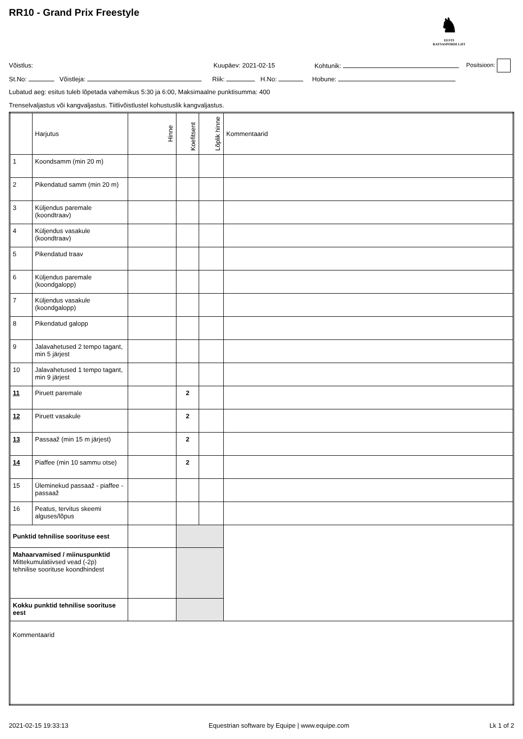RR10 - Grand Prix Freestyle
♞
EESTI
RATSASPORDI LIIT
Võistlus: Kuupäev: 2021-02-15 Kohtunik: Positsioon:
St.No: Võistleja: Riik: H.No: Hobune:
Lubatud aeg: esitus tuleb lõpetada vahemikus 5:30 ja 6:00, Maksimaalne punktisumma: 400
Trenselvaljastus või kangvaljastus. Tiitlivõistlustel kohustuslik kangvaljastus.
| | Harjutus | Hinne | Koefitsent | Lõplik hinne | Kommentaarid |
| --- | --- | --- | --- | --- | --- |
| 1 | Koondsamm (min 20 m) | | | | |
| 2 | Pikendatud samm (min 20 m) | | | | |
| 3 | Küljendus paremale (koondtraav) | | | | |
| 4 | Küljendus vasakule (koondtraav) | | | | |
| 5 | Pikendatud traav | | | | |
| 6 | Küljendus paremale (koondgalopp) | | | | |
| 7 | Küljendus vasakule (koondgalopp) | | | | |
| 8 | Pikendatud galopp | | | | |
| 9 | Jalavahetused 2 tempo tagant, min 5 järjest | | | | |
| 10 | Jalavahetused 1 tempo tagant, min 9 järjest | | | | |
| 11 | Piruett paremale | | 2 | | |
| 12 | Piruett vasakule | | 2 | | |
| 13 | Passaaž (min 15 m järjest) | | 2 | | |
| 14 | Piaffee (min 10 sammu otse) | | 2 | | |
| 15 | Üleminekud passaaž - piaffee - passaaž | | | | |
| 16 | Peatus, tervitus skeemi alguses/lõpus | | | | |
| Punktid tehnilise soorituse eest | | | | | |
| Mahaarvamised / miinuspunktid Mittekumulatiivsed vead (-2p) tehnilise soorituse koondhindest | | | | | |
| Kokku punktid tehnilise soorituse eest | | | | | |
| Kommentaarid | | | | | |
2021-02-15 19:33:13 Equestrian software by Equipe | www.equipe.com Lk 1 of 2